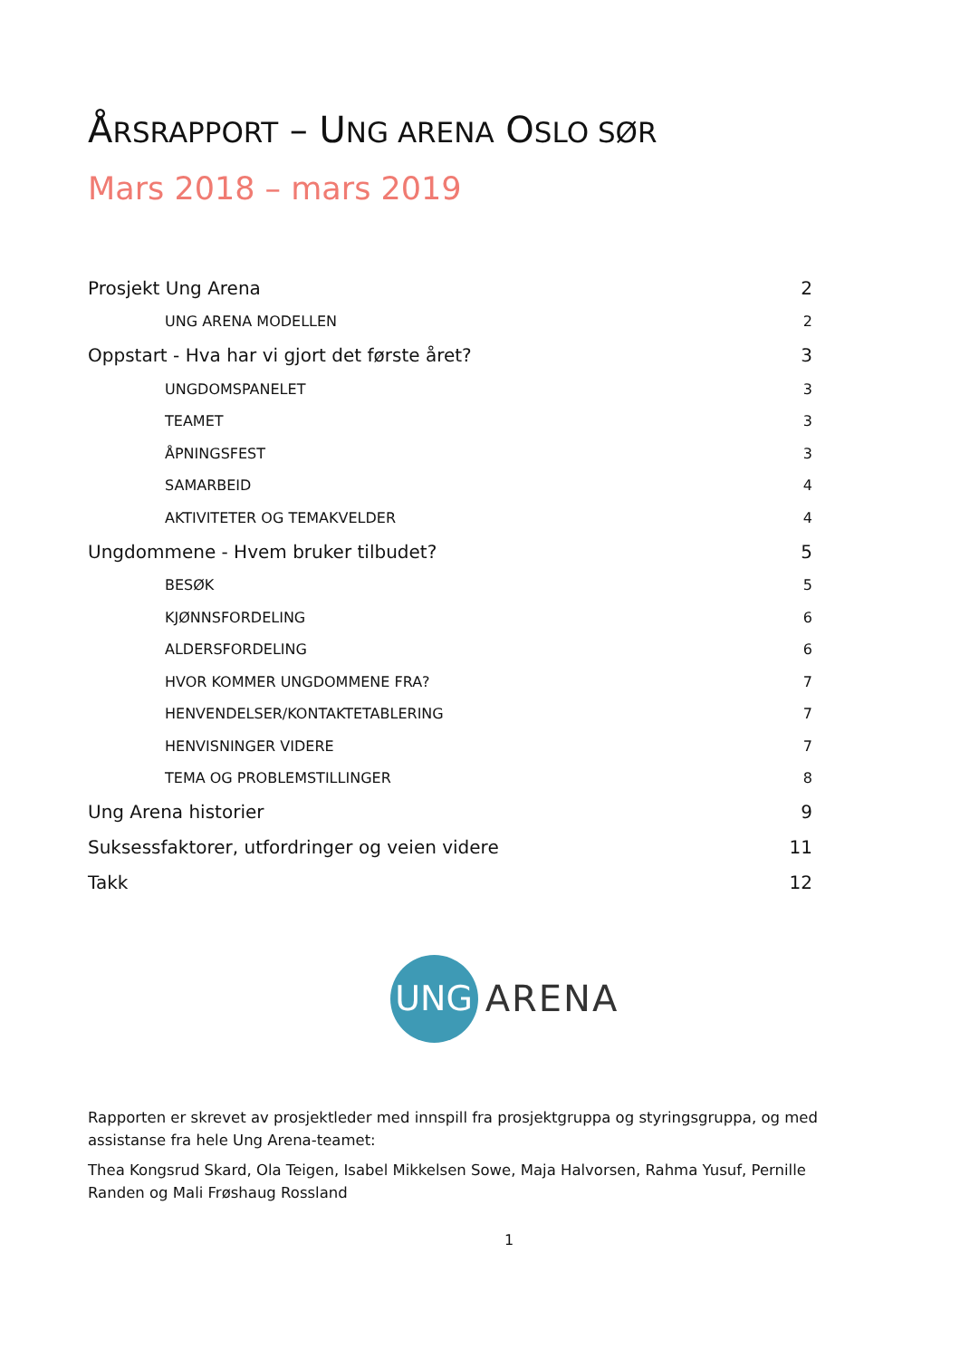ÅRSRAPPORT – UNG ARENA OSLO SØR
Mars 2018 – mars 2019
Prosjekt Ung Arena 2
UNG ARENA MODELLEN 2
Oppstart - Hva har vi gjort det første året? 3
UNGDOMSPANELET 3
TEAMET 3
ÅPNINGSFEST 3
SAMARBEID 4
AKTIVITETER OG TEMAKVELDER 4
Ungdommene - Hvem bruker tilbudet? 5
BESØK 5
KJØNNSFORDELING 6
ALDERSFORDELING 6
HVOR KOMMER UNGDOMMENE FRA? 7
HENVENDELSER/KONTAKTETABLERING 7
HENVISNINGER VIDERE 7
TEMA OG PROBLEMSTILLINGER 8
Ung Arena historier 9
Suksessfaktorer, utfordringer og veien videre 11
Takk 12
UNG
ARENA
Rapporten er skrevet av prosjektleder med innspill fra prosjektgruppa og styringsgruppa, og med assistanse fra hele Ung Arena-teamet:
Thea Kongsrud Skard, Ola Teigen, Isabel Mikkelsen Sowe, Maja Halvorsen, Rahma Yusuf, Pernille Randen og Mali Frøshaug Rossland
1